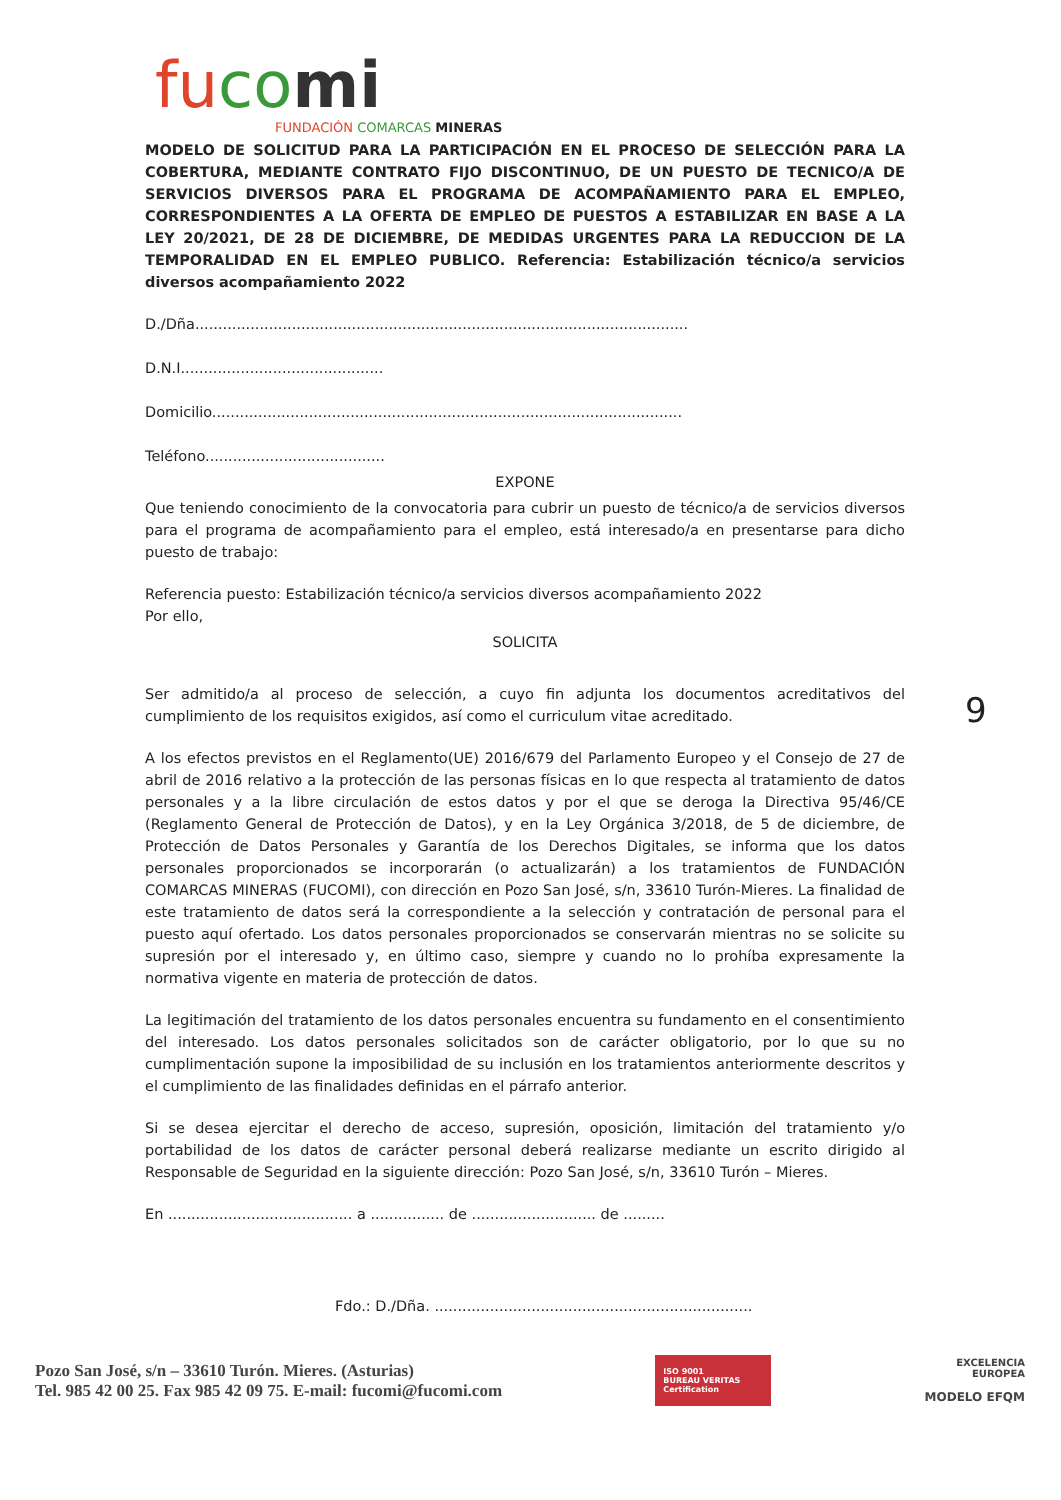fu co mi
FUNDACIÓN COMARCAS MINERAS
MODELO DE SOLICITUD PARA LA PARTICIPACIÓN EN EL PROCESO DE SELECCIÓN PARA LA COBERTURA, MEDIANTE CONTRATO FIJO DISCONTINUO, DE UN PUESTO DE TECNICO/A DE SERVICIOS DIVERSOS PARA EL PROGRAMA DE ACOMPAÑAMIENTO PARA EL EMPLEO, CORRESPONDIENTES A LA OFERTA DE EMPLEO DE PUESTOS A ESTABILIZAR EN BASE A LA LEY 20/2021, DE 28 DE DICIEMBRE, DE MEDIDAS URGENTES PARA LA REDUCCION DE LA TEMPORALIDAD EN EL EMPLEO PUBLICO. Referencia: Estabilización técnico/a servicios diversos acompañamiento 2022
D./Dña...........................................................................................................
D.N.I............................................
Domicilio......................................................................................................
Teléfono.......................................
EXPONE
Que teniendo conocimiento de la convocatoria para cubrir un puesto de técnico/a de servicios diversos para el programa de acompañamiento para el empleo, está interesado/a en presentarse para dicho puesto de trabajo:
Referencia puesto: Estabilización técnico/a servicios diversos acompañamiento 2022
Por ello,
SOLICITA
Ser admitido/a al proceso de selección, a cuyo fin adjunta los documentos acreditativos del cumplimiento de los requisitos exigidos, así como el curriculum vitae acreditado.
A los efectos previstos en el Reglamento(UE) 2016/679 del Parlamento Europeo y el Consejo de 27 de abril de 2016 relativo a la protección de las personas físicas en lo que respecta al tratamiento de datos personales y a la libre circulación de estos datos y por el que se deroga la Directiva 95/46/CE (Reglamento General de Protección de Datos), y en la Ley Orgánica 3/2018, de 5 de diciembre, de Protección de Datos Personales y Garantía de los Derechos Digitales, se informa que los datos personales proporcionados se incorporarán (o actualizarán) a los tratamientos de FUNDACIÓN COMARCAS MINERAS (FUCOMI), con dirección en Pozo San José, s/n, 33610 Turón-Mieres. La finalidad de este tratamiento de datos será la correspondiente a la selección y contratación de personal para el puesto aquí ofertado. Los datos personales proporcionados se conservarán mientras no se solicite su supresión por el interesado y, en último caso, siempre y cuando no lo prohíba expresamente la normativa vigente en materia de protección de datos.
La legitimación del tratamiento de los datos personales encuentra su fundamento en el consentimiento del interesado. Los datos personales solicitados son de carácter obligatorio, por lo que su no cumplimentación supone la imposibilidad de su inclusión en los tratamientos anteriormente descritos y el cumplimiento de las finalidades definidas en el párrafo anterior.
Si se desea ejercitar el derecho de acceso, supresión, oposición, limitación del tratamiento y/o portabilidad de los datos de carácter personal deberá realizarse mediante un escrito dirigido al Responsable de Seguridad en la siguiente dirección: Pozo San José, s/n, 33610 Turón – Mieres.
En ........................................ a ................ de ........................... de .........
Fdo.: D./Dña. .....................................................................
9
Pozo San José, s/n – 33610 Turón. Mieres. (Asturias)
Tel. 985 42 00 25. Fax 985 42 09 75. E-mail: fucomi@fucomi.com
ISO 9001
BUREAU VERITAS
Certification
EXCELENCIA
EUROPEA
MODELO EFQM